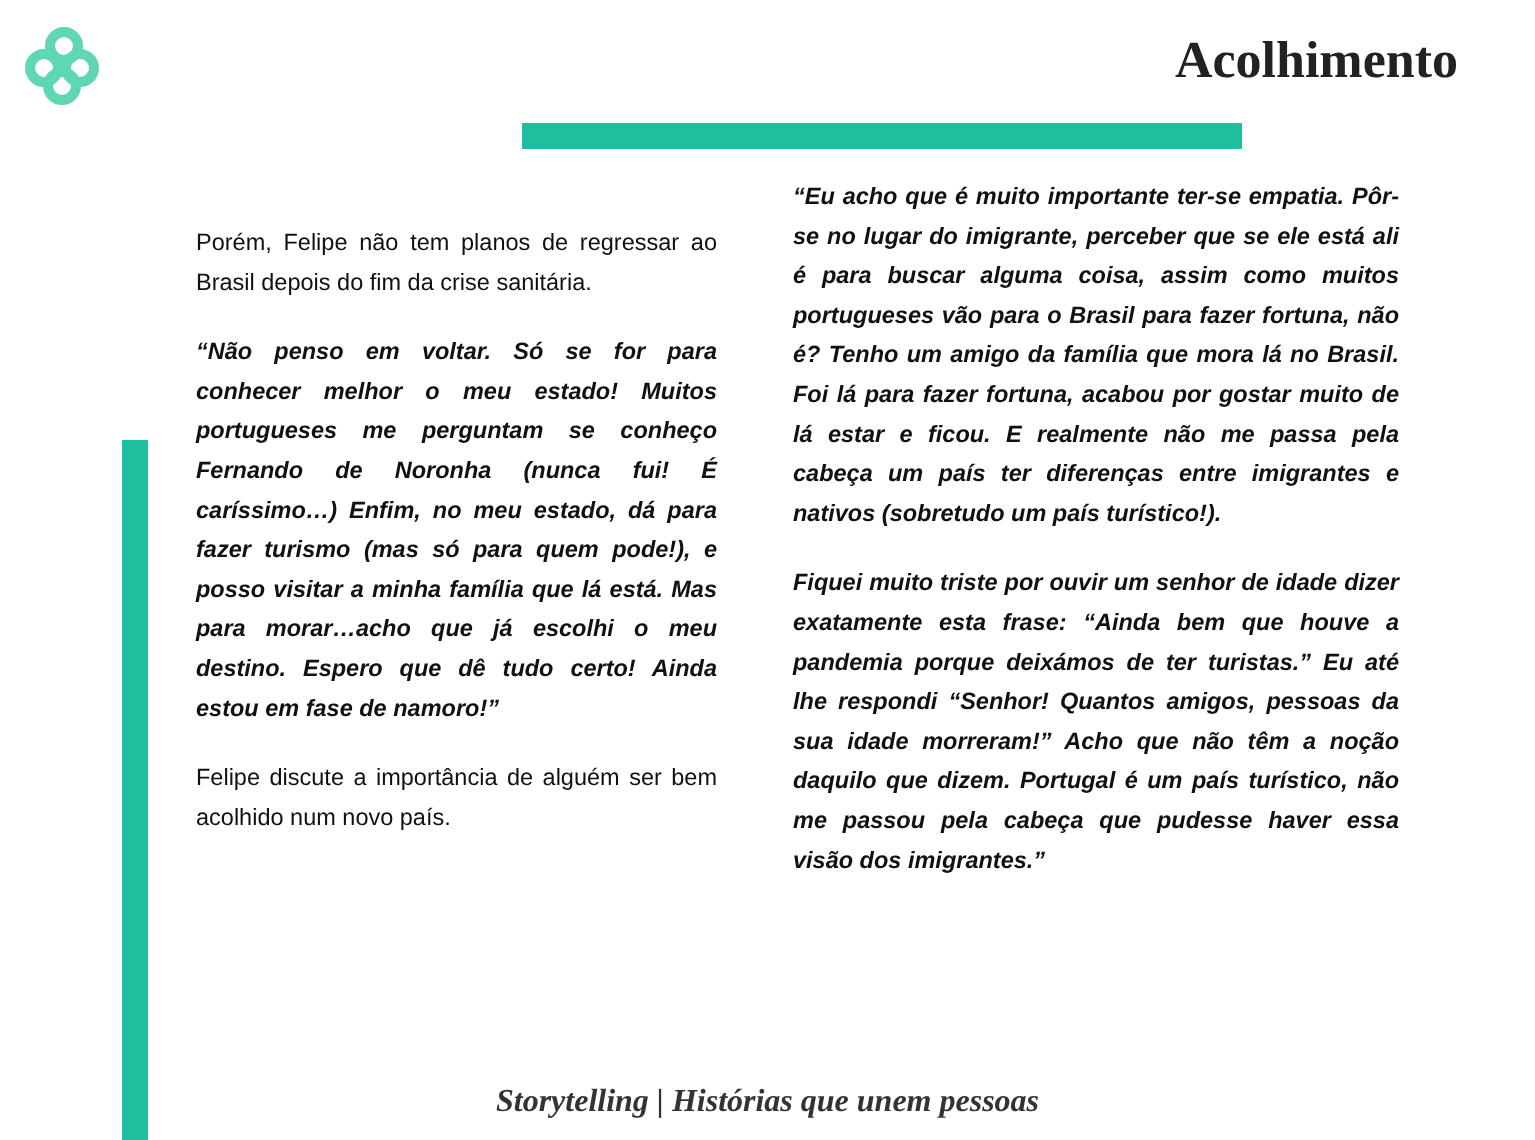Acolhimento
Porém, Felipe não tem planos de regressar ao Brasil depois do fim da crise sanitária.
“Não penso em voltar. Só se for para conhecer melhor o meu estado! Muitos portugueses me perguntam se conheço Fernando de Noronha (nunca fui! É caríssimo…) Enfim, no meu estado, dá para fazer turismo (mas só para quem pode!), e posso visitar a minha família que lá está. Mas para morar…acho que já escolhi o meu destino. Espero que dê tudo certo! Ainda estou em fase de namoro!”
Felipe discute a importância de alguém ser bem acolhido num novo país.
“Eu acho que é muito importante ter-se empatia. Pôr-se no lugar do imigrante, perceber que se ele está ali é para buscar alguma coisa, assim como muitos portugueses vão para o Brasil para fazer fortuna, não é? Tenho um amigo da família que mora lá no Brasil. Foi lá para fazer fortuna, acabou por gostar muito de lá estar e ficou. E realmente não me passa pela cabeça um país ter diferenças entre imigrantes e nativos (sobretudo um país turístico!).
Fiquei muito triste por ouvir um senhor de idade dizer exatamente esta frase: “Ainda bem que houve a pandemia porque deixámos de ter turistas.” Eu até lhe respondi “Senhor! Quantos amigos, pessoas da sua idade morreram!” Acho que não têm a noção daquilo que dizem. Portugal é um país turístico, não me passou pela cabeça que pudesse haver essa visão dos imigrantes.”
Storytelling | Histórias que unem pessoas